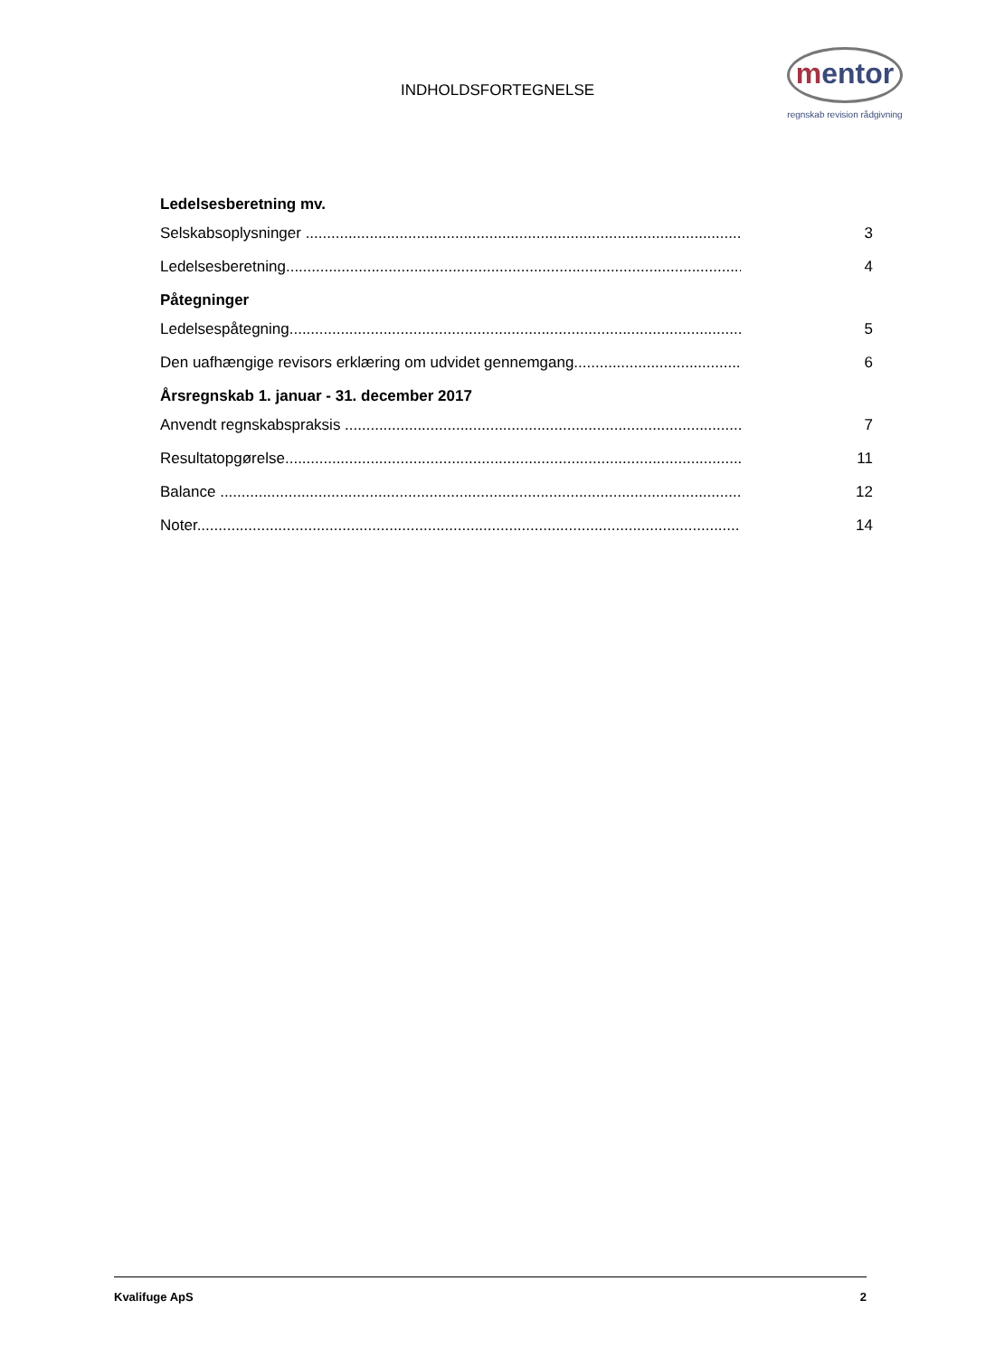INDHOLDSFORTEGNELSE
mentor
regnskab revision rådgivning
Ledelsesberetning mv.
Selskabsoplysninger .......................................................................................................... 3
Ledelsesberetning.............................................................................................................. 4
Påtegninger
Ledelsespåtegning............................................................................................................. 5
Den uafhængige revisors erklæring om udvidet gennemgang.......................................... 6
Årsregnskab 1. januar - 31. december 2017
Anvendt regnskabspraksis ................................................................................................. 7
Resultatopgørelse.............................................................................................................. 11
Balance .............................................................................................................................. 12
Noter................................................................................................................................... 14
Kvalifuge ApS 2